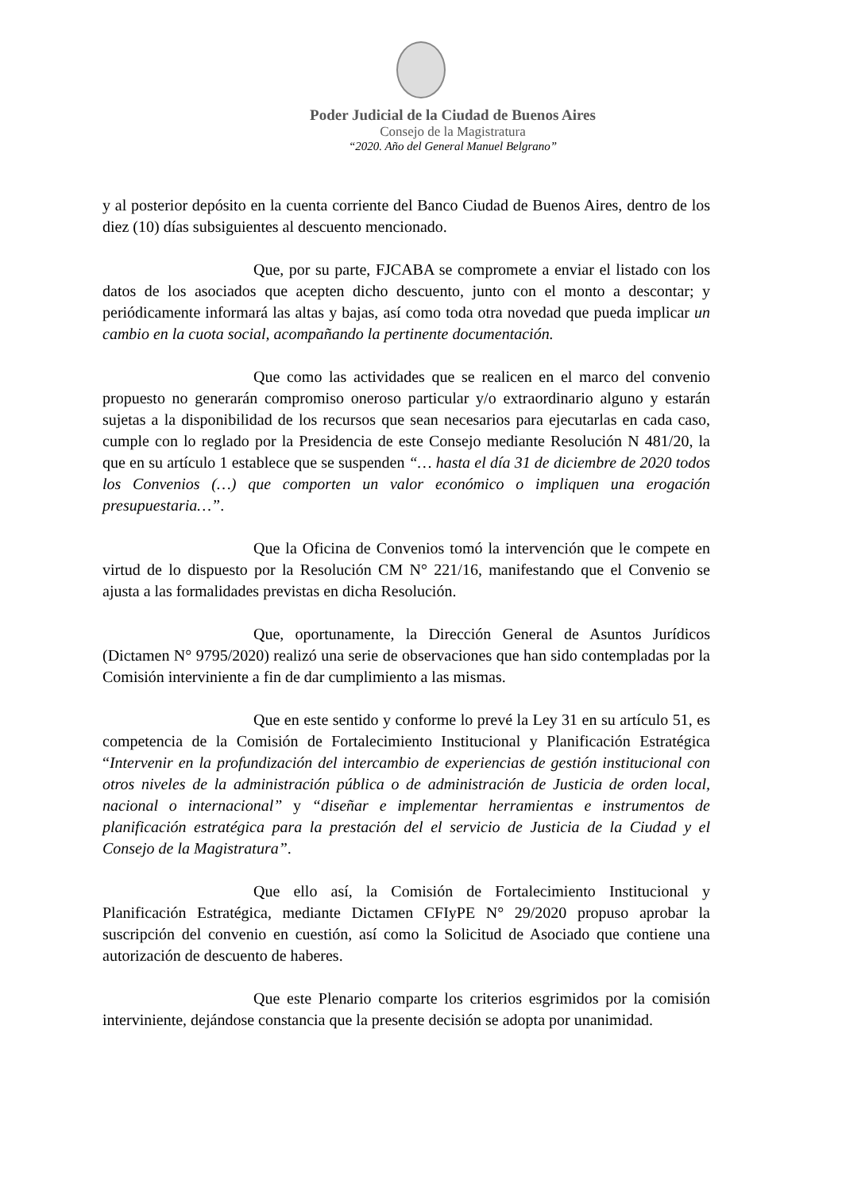Poder Judicial de la Ciudad de Buenos Aires
Consejo de la Magistratura
“2020. Año del General Manuel Belgrano”
y al posterior depósito en la cuenta corriente del Banco Ciudad de Buenos Aires, dentro de los diez (10) días subsiguientes al descuento mencionado.
Que, por su parte, FJCABA se compromete a enviar el listado con los datos de los asociados que acepten dicho descuento, junto con el monto a descontar; y periódicamente informará las altas y bajas, así como toda otra novedad que pueda implicar un cambio en la cuota social, acompañando la pertinente documentación.
Que como las actividades que se realicen en el marco del convenio propuesto no generarán compromiso oneroso particular y/o extraordinario alguno y estarán sujetas a la disponibilidad de los recursos que sean necesarios para ejecutarlas en cada caso, cumple con lo reglado por la Presidencia de este Consejo mediante Resolución N 481/20, la que en su artículo 1 establece que se suspenden “… hasta el día 31 de diciembre de 2020 todos los Convenios (…) que comporten un valor económico o impliquen una erogación presupuestaria…”.
Que la Oficina de Convenios tomó la intervención que le compete en virtud de lo dispuesto por la Resolución CM N° 221/16, manifestando que el Convenio se ajusta a las formalidades previstas en dicha Resolución.
Que, oportunamente, la Dirección General de Asuntos Jurídicos (Dictamen N° 9795/2020) realizó una serie de observaciones que han sido contempladas por la Comisión interviniente a fin de dar cumplimiento a las mismas.
Que en este sentido y conforme lo prevé la Ley 31 en su artículo 51, es competencia de la Comisión de Fortalecimiento Institucional y Planificación Estratégica “Intervenir en la profundización del intercambio de experiencias de gestión institucional con otros niveles de la administración pública o de administración de Justicia de orden local, nacional o internacional” y “diseñar e implementar herramientas e instrumentos de planificación estratégica para la prestación del el servicio de Justicia de la Ciudad y el Consejo de la Magistratura”.
Que ello así, la Comisión de Fortalecimiento Institucional y Planificación Estratégica, mediante Dictamen CFIyPE N° 29/2020 propuso aprobar la suscripción del convenio en cuestión, así como la Solicitud de Asociado que contiene una autorización de descuento de haberes.
Que este Plenario comparte los criterios esgrimidos por la comisión interviniente, dejándose constancia que la presente decisión se adopta por unanimidad.